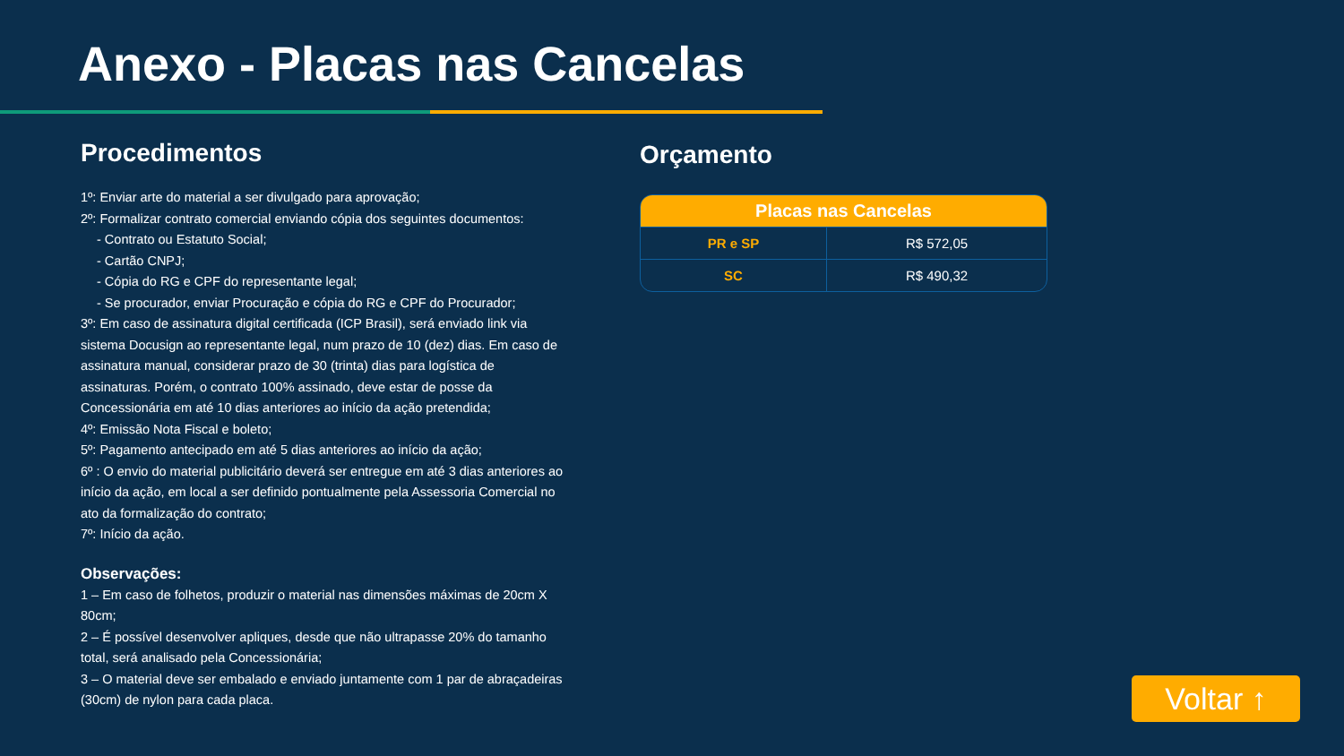Anexo - Placas nas Cancelas
Procedimentos
1º: Enviar arte do material a ser divulgado para aprovação;
2º: Formalizar contrato comercial enviando cópia dos seguintes documentos:
- Contrato ou Estatuto Social;
- Cartão CNPJ;
- Cópia do RG e CPF do representante legal;
- Se procurador, enviar Procuração e cópia do RG e CPF do Procurador;
3º: Em caso de assinatura digital certificada (ICP Brasil), será enviado link via sistema Docusign ao representante legal, num prazo de 10 (dez) dias. Em caso de assinatura manual, considerar prazo de 30 (trinta) dias para logística de assinaturas. Porém, o contrato 100% assinado, deve estar de posse da Concessionária em até 10 dias anteriores ao início da ação pretendida;
4º: Emissão Nota Fiscal e boleto;
5º: Pagamento antecipado em até 5 dias anteriores ao início da ação;
6º : O envio do material publicitário deverá ser entregue em até 3 dias anteriores ao início da ação, em local a ser definido pontualmente pela Assessoria Comercial no ato da formalização do contrato;
7º: Início da ação.
Observações:
1 – Em caso de folhetos, produzir o material nas dimensões máximas de 20cm X 80cm;
2 – É possível desenvolver apliques, desde que não ultrapasse 20% do tamanho total, será analisado pela Concessionária;
3 – O material deve ser embalado e enviado juntamente com 1 par de abraçadeiras (30cm) de nylon para cada placa.
Orçamento
| Placas nas Cancelas | |
| --- | --- |
| PR e SP | R$ 572,05 |
| SC | R$ 490,32 |
Voltar ↑